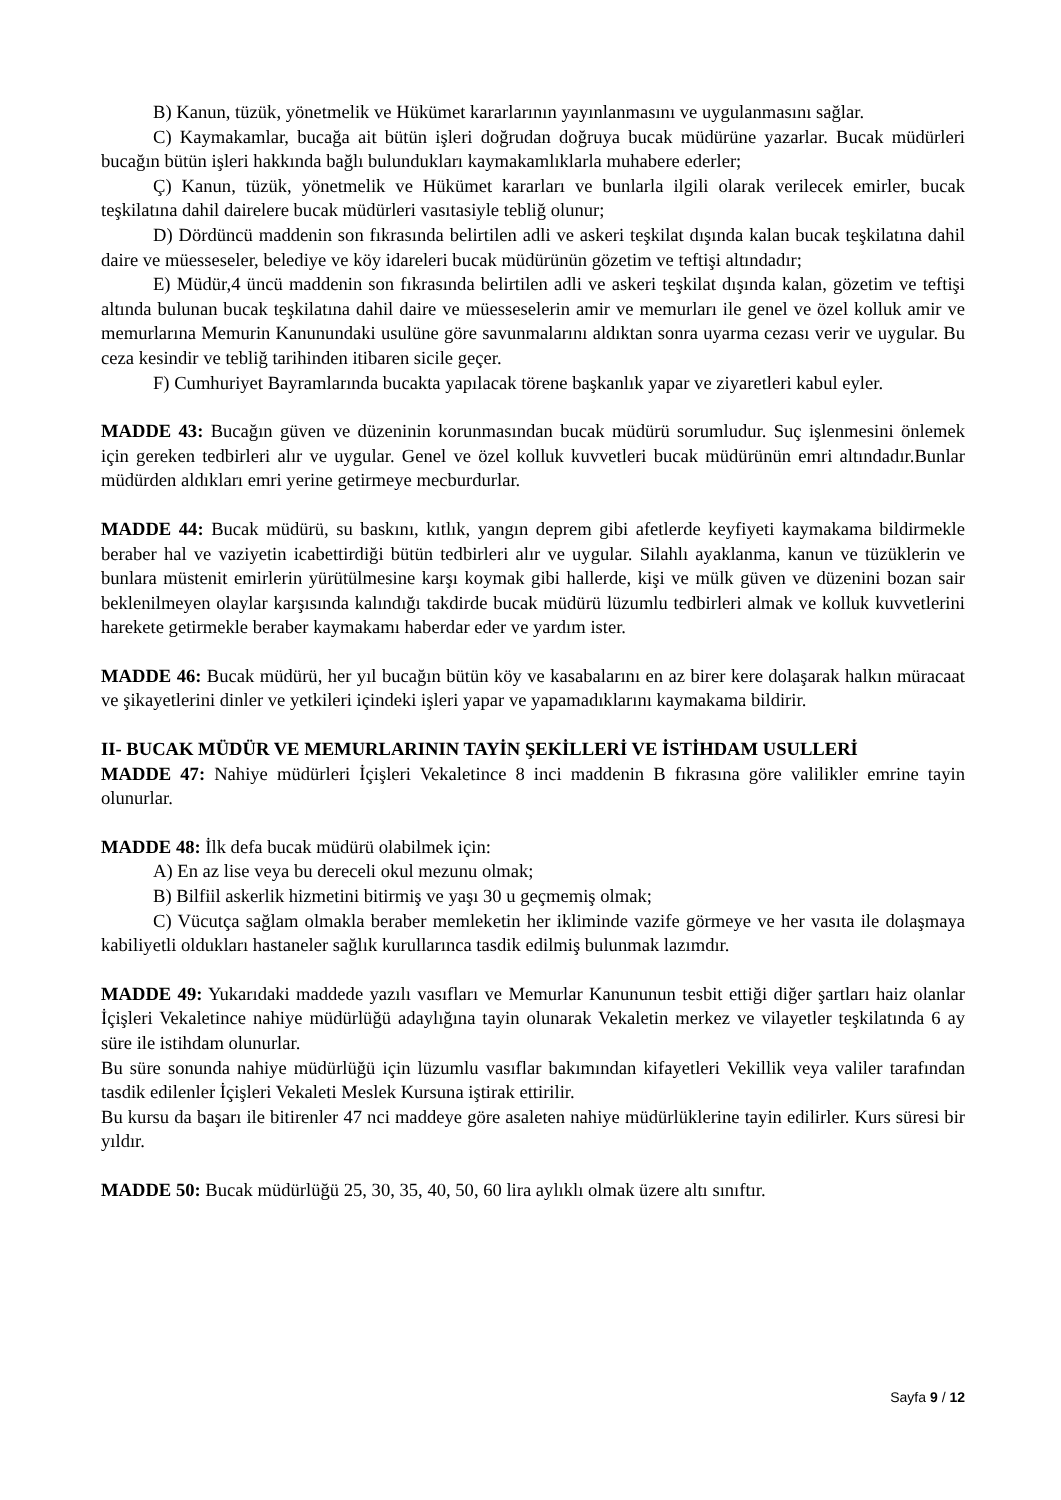B) Kanun, tüzük, yönetmelik ve Hükümet kararlarının yayınlanmasını ve uygulanmasını sağlar.
C) Kaymakamlar, bucağa ait bütün işleri doğrudan doğruya bucak müdürüne yazarlar. Bucak müdürleri bucağın bütün işleri hakkında bağlı bulundukları kaymakamlıklarla muhabere ederler;
Ç) Kanun, tüzük, yönetmelik ve Hükümet kararları ve bunlarla ilgili olarak verilecek emirler, bucak teşkilatına dahil dairelere bucak müdürleri vasıtasiyle tebliğ olunur;
D) Dördüncü maddenin son fıkrasında belirtilen adli ve askeri teşkilat dışında kalan bucak teşkilatına dahil daire ve müesseseler, belediye ve köy idareleri bucak müdürünün gözetim ve teftişi altındadır;
E) Müdür,4 üncü maddenin son fıkrasında belirtilen adli ve askeri teşkilat dışında kalan, gözetim ve teftişi altında bulunan bucak teşkilatına dahil daire ve müesseselerin amir ve memurları ile genel ve özel kolluk amir ve memurlarına Memurin Kanunundaki usulüne göre savunmalarını aldıktan sonra uyarma cezası verir ve uygular. Bu ceza kesindir ve tebliğ tarihinden itibaren sicile geçer.
F) Cumhuriyet Bayramlarında bucakta yapılacak törene başkanlık yapar ve ziyaretleri kabul eyler.
MADDE 43: Bucağın güven ve düzeninin korunmasından bucak müdürü sorumludur. Suç işlenmesini önlemek için gereken tedbirleri alır ve uygular. Genel ve özel kolluk kuvvetleri bucak müdürünün emri altındadır.Bunlar müdürden aldıkları emri yerine getirmeye mecburdurlar.
MADDE 44: Bucak müdürü, su baskını, kıtlık, yangın deprem gibi afetlerde keyfiyeti kaymakama bildirmekle beraber hal ve vaziyetin icabettirdiği bütün tedbirleri alır ve uygular. Silahlı ayaklanma, kanun ve tüzüklerin ve bunlara müstenit emirlerin yürütülmesine karşı koymak gibi hallerde, kişi ve mülk güven ve düzenini bozan sair beklenilmeyen olaylar karşısında kalındığı takdirde bucak müdürü lüzumlu tedbirleri almak ve kolluk kuvvetlerini harekete getirmekle beraber kaymakamı haberdar eder ve yardım ister.
MADDE 46: Bucak müdürü, her yıl bucağın bütün köy ve kasabalarını en az birer kere dolaşarak halkın müracaat ve şikayetlerini dinler ve yetkileri içindeki işleri yapar ve yapamadıklarını kaymakama bildirir.
II- BUCAK MÜDÜR VE MEMURLARININ TAYİN ŞEKİLLERİ VE İSTİHDAM USULLERİ
MADDE 47: Nahiye müdürleri İçişleri Vekaletince 8 inci maddenin B fıkrasına göre valilikler emrine tayin olunurlar.
MADDE 48: İlk defa bucak müdürü olabilmek için:
A) En az lise veya bu dereceli okul mezunu olmak;
B) Bilfiil askerlik hizmetini bitirmiş ve yaşı 30 u geçmemiş olmak;
C) Vücutça sağlam olmakla beraber memleketin her ikliminde vazife görmeye ve her vasıta ile dolaşmaya kabiliyetli oldukları hastaneler sağlık kurullarınca tasdik edilmiş bulunmak lazımdır.
MADDE 49: Yukarıdaki maddede yazılı vasıfları ve Memurlar Kanununun tesbit ettiği diğer şartları haiz olanlar İçişleri Vekaletince nahiye müdürlüğü adaylığına tayin olunarak Vekaletin merkez ve vilayetler teşkilatında 6 ay süre ile istihdam olunurlar.
Bu süre sonunda nahiye müdürlüğü için lüzumlu vasıflar bakımından kifayetleri Vekillik veya valiler tarafından tasdik edilenler İçişleri Vekaleti Meslek Kursuna iştirak ettirilir.
Bu kursu da başarı ile bitirenler 47 nci maddeye göre asaleten nahiye müdürlüklerine tayin edilirler. Kurs süresi bir yıldır.
MADDE 50: Bucak müdürlüğü 25, 30, 35, 40, 50, 60 lira aylıklı olmak üzere altı sınıftır.
Sayfa 9 / 12